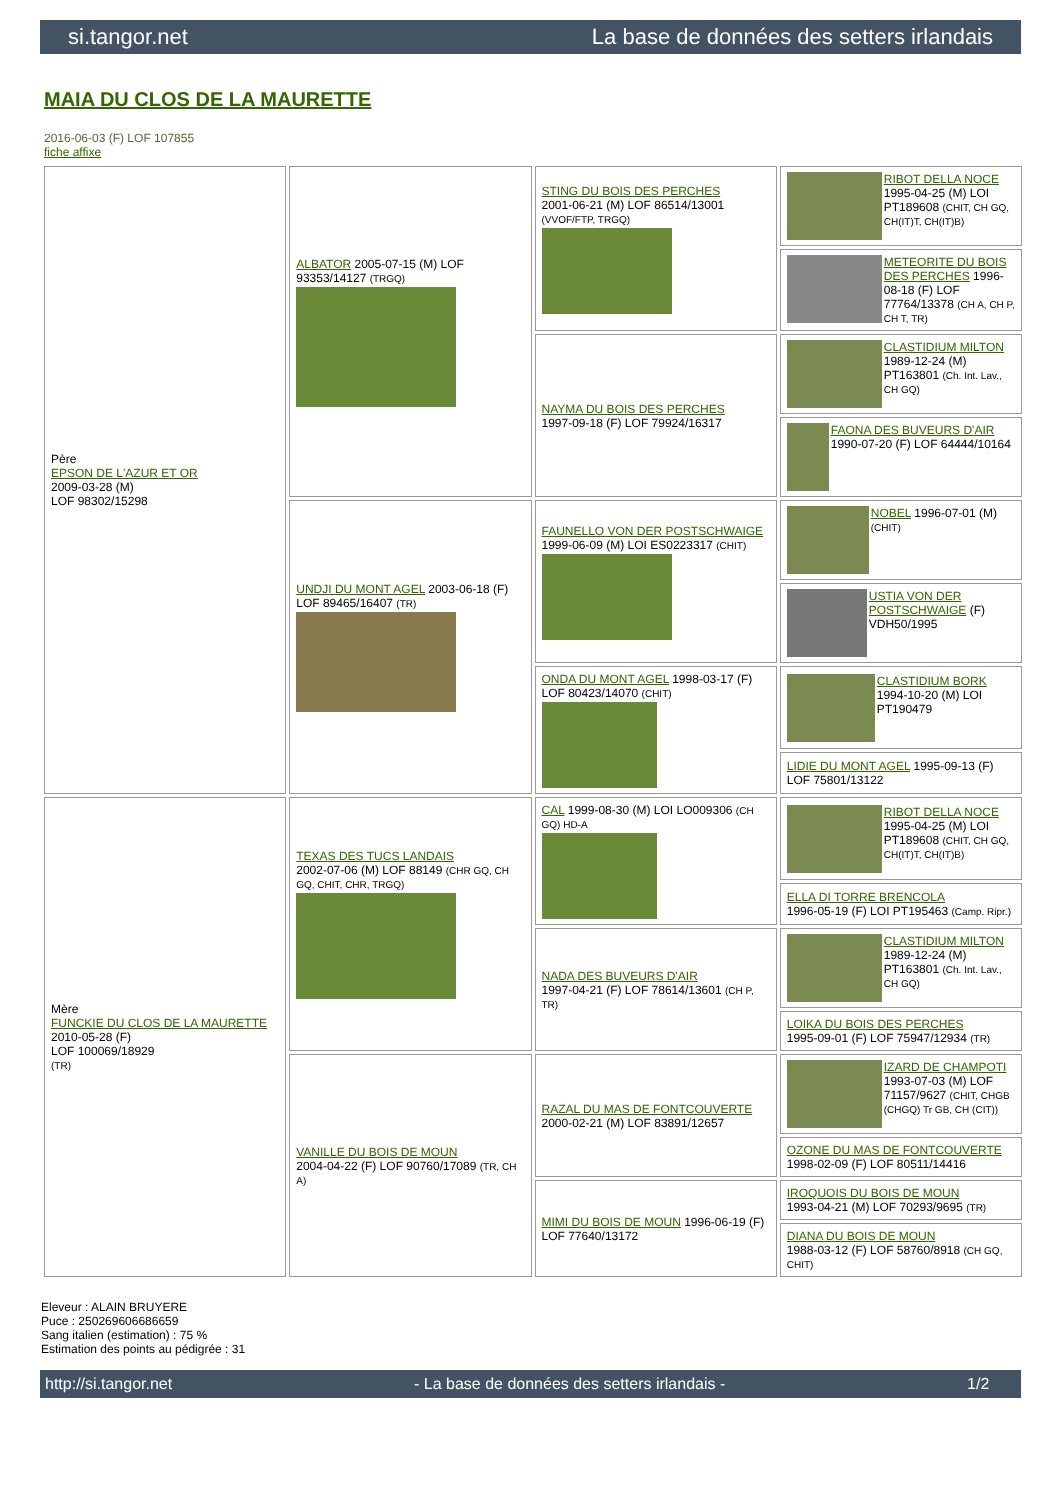si.tangor.net La base de données des setters irlandais
MAIA DU CLOS DE LA MAURETTE
2016-06-03 (F) LOF 107855
fiche affixe
| Père EPSON DE L'AZUR ET OR 2009-03-28 (M) LOF 98302/15298 | ALBATOR 2005-07-15 (M) LOF 93353/14127 (TRGQ) | STING DU BOIS DES PERCHES 2001-06-21 (M) LOF 86514/13001 (VVOF/FTP, TRGQ) | RIBOT DELLA NOCE 1995-04-25 (M) LOI PT189608 (CHIT, CH GQ, CH(IT)T, CH(IT)B) |
| | | | METEORITE DU BOIS DES PERCHES 1996-08-18 (F) LOF 77764/13378 (CH A, CH P, CH T, TR) |
| | | NAYMA DU BOIS DES PERCHES 1997-09-18 (F) LOF 79924/16317 | CLASTIDIUM MILTON 1989-12-24 (M) PT163801 (Ch. Int. Lav., CH GQ) |
| | | | FAONA DES BUVEURS D'AIR 1990-07-20 (F) LOF 64444/10164 |
| | UNDJI DU MONT AGEL 2003-06-18 (F) LOF 89465/16407 (TR) | FAUNELLO VON DER POSTSCHWAIGE 1999-06-09 (M) LOI ES0223317 (CHIT) | NOBEL 1996-07-01 (M) (CHIT) |
| | | | USTIA VON DER POSTSCHWAIGE (F) VDH50/1995 |
| | | ONDA DU MONT AGEL 1998-03-17 (F) LOF 80423/14070 (CHIT) | CLASTIDIUM BORK 1994-10-20 (M) LOI PT190479 |
| | | | LIDIE DU MONT AGEL 1995-09-13 (F) LOF 75801/13122 |
| Mère FUNCKIE DU CLOS DE LA MAURETTE 2010-05-28 (F) LOF 100069/18929 (TR) | TEXAS DES TUCS LANDAIS 2002-07-06 (M) LOF 88149 (CHR GQ, CH GQ, CHIT, CHR, TRGQ) | CAL 1999-08-30 (M) LOI LO009306 (CH GQ) HD-A | RIBOT DELLA NOCE 1995-04-25 (M) LOI PT189608 (CHIT, CH GQ, CH(IT)T, CH(IT)B) |
| | | | ELLA DI TORRE BRENCOLA 1996-05-19 (F) LOI PT195463 (Camp. Ripr.) |
| | | NADA DES BUVEURS D'AIR 1997-04-21 (F) LOF 78614/13601 (CH P, TR) | CLASTIDIUM MILTON 1989-12-24 (M) PT163801 (Ch. Int. Lav., CH GQ) |
| | | | LOIKA DU BOIS DES PERCHES 1995-09-01 (F) LOF 75947/12934 (TR) |
| | VANILLE DU BOIS DE MOUN 2004-04-22 (F) LOF 90760/17089 (TR, CH A) | RAZAL DU MAS DE FONTCOUVERTE 2000-02-21 (M) LOF 83891/12657 | IZARD DE CHAMPOTI 1993-07-03 (M) LOF 71157/9627 (CHIT, CHGB (CHGQ) Tr GB, CH (CIT)) |
| | | | OZONE DU MAS DE FONTCOUVERTE 1998-02-09 (F) LOF 80511/14416 |
| | | MIMI DU BOIS DE MOUN 1996-06-19 (F) LOF 77640/13172 | IROQUOIS DU BOIS DE MOUN 1993-04-21 (M) LOF 70293/9695 (TR) |
| | | | DIANA DU BOIS DE MOUN 1988-03-12 (F) LOF 58760/8918 (CH GQ, CHIT) |
Eleveur : ALAIN BRUYERE
Puce : 250269606686659
Sang italien (estimation) : 75 %
Estimation des points au pédigrée : 31
http://si.tangor.net - La base de données des setters irlandais - 1/2